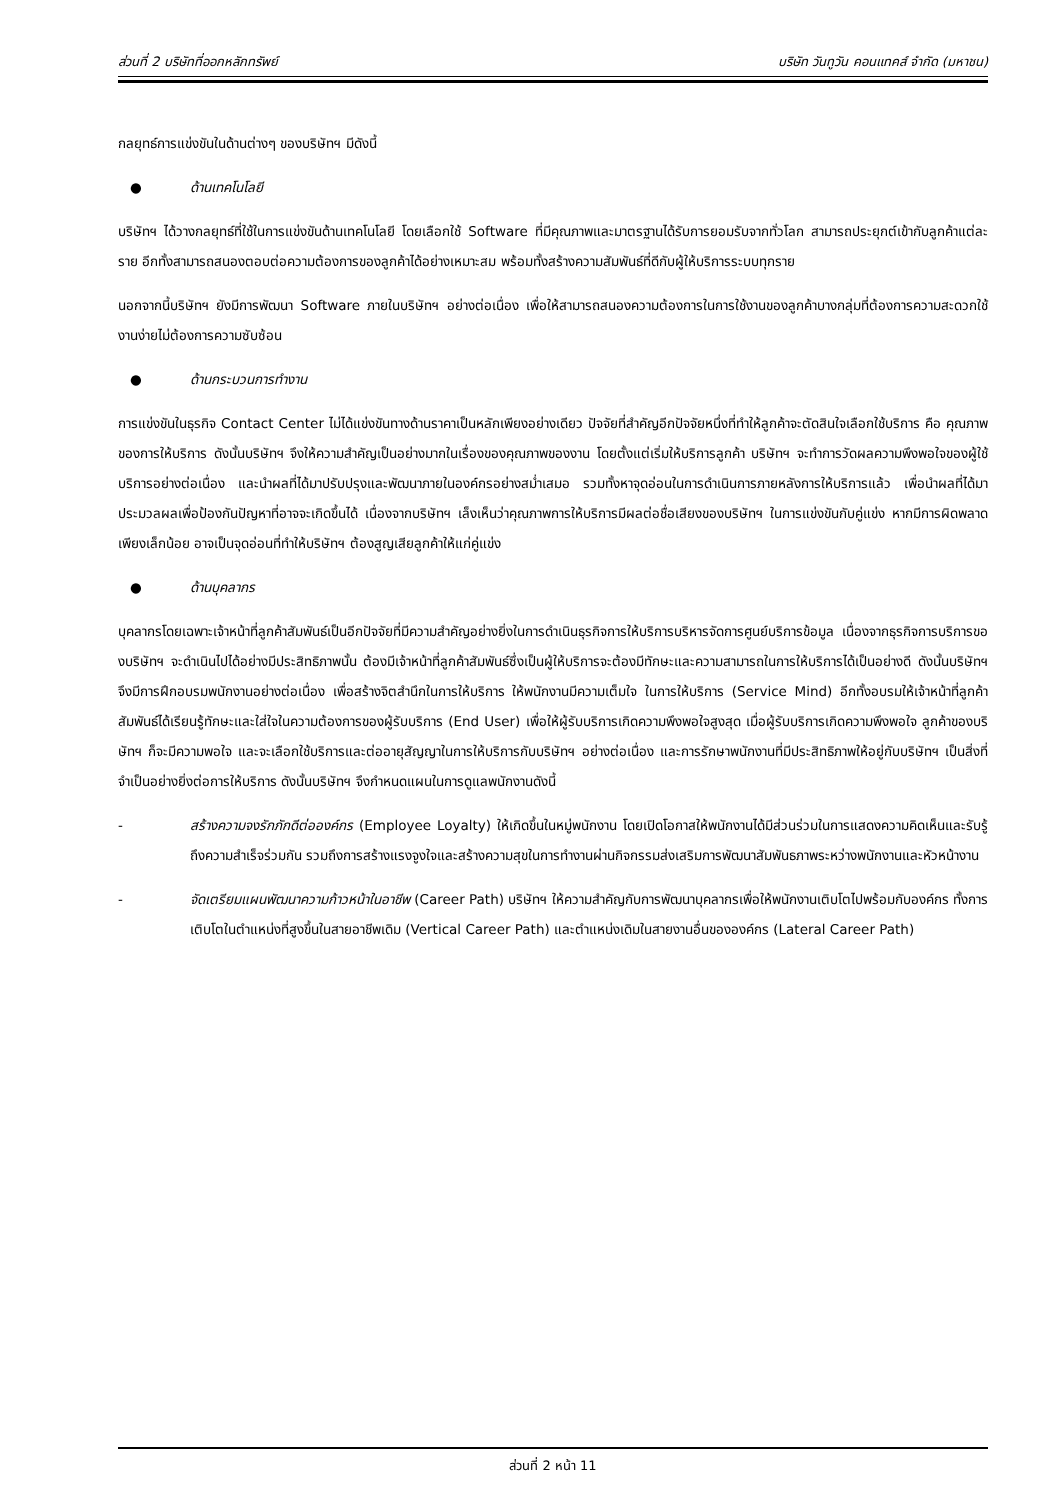ส่วนที่ 2 บริษัทที่ออกหลักทรัพย์ บริษัท วันทูวัน คอนแทคส์ จำกัด (มหาชน)
กลยุทธ์การแข่งขันในด้านต่างๆ ของบริษัทฯ มีดังนี้
● ด้านเทคโนโลยี
บริษัทฯ ได้วางกลยุทธ์ที่ใช้ในการแข่งขันด้านเทคโนโลยี โดยเลือกใช้ Software ที่มีคุณภาพและมาตรฐานได้รับการยอมรับจากทั่วโลก สามารถประยุกต์เข้ากับลูกค้าแต่ละราย อีกทั้งสามารถสนองตอบต่อความต้องการของลูกค้าได้อย่างเหมาะสม พร้อมทั้งสร้างความสัมพันธ์ที่ดีกับผู้ให้บริการระบบทุกราย
นอกจากนี้บริษัทฯ ยังมีการพัฒนา Software ภายในบริษัทฯ อย่างต่อเนื่อง เพื่อให้สามารถสนองความต้องการในการใช้งานของลูกค้าบางกลุ่มที่ต้องการความสะดวกใช้งานง่ายไม่ต้องการความซับซ้อน
● ด้านกระบวนการทำงาน
การแข่งขันในธุรกิจ Contact Center ไม่ได้แข่งขันทางด้านราคาเป็นหลักเพียงอย่างเดียว ปัจจัยที่สำคัญอีกปัจจัยหนึ่งที่ทำให้ลูกค้าจะตัดสินใจเลือกใช้บริการ คือ คุณภาพของการให้บริการ ดังนั้นบริษัทฯ จึงให้ความสำคัญเป็นอย่างมากในเรื่องของคุณภาพของงาน โดยตั้งแต่เริ่มให้บริการลูกค้า บริษัทฯ จะทำการวัดผลความพึงพอใจของผู้ใช้บริการอย่างต่อเนื่อง และนำผลที่ได้มาปรับปรุงและพัฒนาภายในองค์กรอย่างสม่ำเสมอ รวมทั้งหาจุดอ่อนในการดำเนินการภายหลังการให้บริการแล้ว เพื่อนำผลที่ได้มาประมวลผลเพื่อป้องกันปัญหาที่อาจจะเกิดขึ้นได้ เนื่องจากบริษัทฯ เล็งเห็นว่าคุณภาพการให้บริการมีผลต่อชื่อเสียงของบริษัทฯ ในการแข่งขันกับคู่แข่ง หากมีการผิดพลาดเพียงเล็กน้อย อาจเป็นจุดอ่อนที่ทำให้บริษัทฯ ต้องสูญเสียลูกค้าให้แก่คู่แข่ง
● ด้านบุคลากร
บุคลากรโดยเฉพาะเจ้าหน้าที่ลูกค้าสัมพันธ์เป็นอีกปัจจัยที่มีความสำคัญอย่างยิ่งในการดำเนินธุรกิจการให้บริการบริหารจัดการศูนย์บริการข้อมูล เนื่องจากธุรกิจการบริการของบริษัทฯ จะดำเนินไปได้อย่างมีประสิทธิภาพนั้น ต้องมีเจ้าหน้าที่ลูกค้าสัมพันธ์ซึ่งเป็นผู้ให้บริการจะต้องมีทักษะและความสามารถในการให้บริการได้เป็นอย่างดี ดังนั้นบริษัทฯ จึงมีการฝึกอบรมพนักงานอย่างต่อเนื่อง เพื่อสร้างจิตสำนึกในการให้บริการ ให้พนักงานมีความเต็มใจ ในการให้บริการ (Service Mind) อีกทั้งอบรมให้เจ้าหน้าที่ลูกค้าสัมพันธ์ได้เรียนรู้ทักษะและใส่ใจในความต้องการของผู้รับบริการ (End User) เพื่อให้ผู้รับบริการเกิดความพึงพอใจสูงสุด เมื่อผู้รับบริการเกิดความพึงพอใจ ลูกค้าของบริษัทฯ ก็จะมีความพอใจ และจะเลือกใช้บริการและต่ออายุสัญญาในการให้บริการกับบริษัทฯ อย่างต่อเนื่อง และการรักษาพนักงานที่มีประสิทธิภาพให้อยู่กับบริษัทฯ เป็นสิ่งที่จำเป็นอย่างยิ่งต่อการให้บริการ ดังนั้นบริษัทฯ จึงกำหนดแผนในการดูแลพนักงานดังนี้
- สร้างความจงรักภักดีต่อองค์กร (Employee Loyalty) ให้เกิดขึ้นในหมู่พนักงาน โดยเปิดโอกาสให้พนักงานได้มีส่วนร่วมในการแสดงความคิดเห็นและรับรู้ถึงความสำเร็จร่วมกัน รวมถึงการสร้างแรงจูงใจและสร้างความสุขในการทำงานผ่านกิจกรรมส่งเสริมการพัฒนาสัมพันธภาพระหว่างพนักงานและหัวหน้างาน
- จัดเตรียมแผนพัฒนาความก้าวหน้าในอาชีพ (Career Path) บริษัทฯ ให้ความสำคัญกับการพัฒนาบุคลากรเพื่อให้พนักงานเติบโตไปพร้อมกับองค์กร ทั้งการเติบโตในตำแหน่งที่สูงขึ้นในสายอาชีพเดิม (Vertical Career Path) และตำแหน่งเดิมในสายงานอื่นขององค์กร (Lateral Career Path)
ส่วนที่ 2 หน้า 11